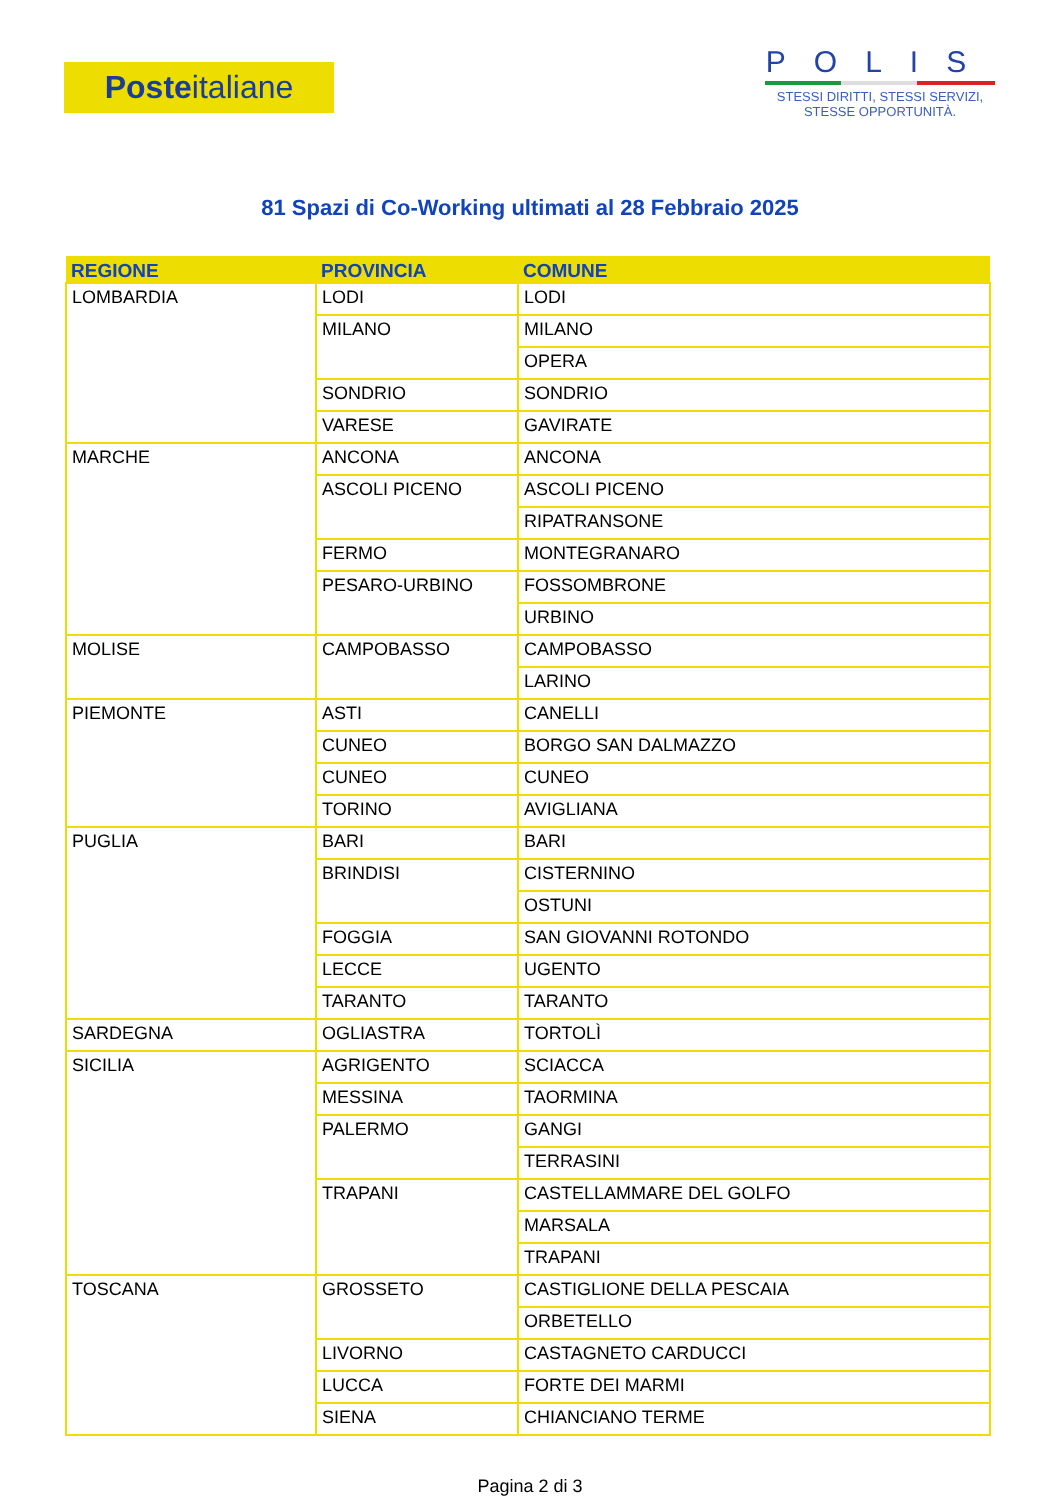Poste italiane
POLIS
STESSI DIRITTI, STESSI SERVIZI,
STESSE OPPORTUNITÀ.
81 Spazi di Co-Working ultimati al 28 Febbraio 2025
| REGIONE | PROVINCIA | COMUNE |
| --- | --- | --- |
| LOMBARDIA | LODI | LODI |
| | MILANO | MILANO |
| | | OPERA |
| | SONDRIO | SONDRIO |
| | VARESE | GAVIRATE |
| MARCHE | ANCONA | ANCONA |
| | ASCOLI PICENO | ASCOLI PICENO |
| | | RIPATRANSONE |
| | FERMO | MONTEGRANARO |
| | PESARO-URBINO | FOSSOMBRONE |
| | | URBINO |
| MOLISE | CAMPOBASSO | CAMPOBASSO |
| | | LARINO |
| PIEMONTE | ASTI | CANELLI |
| | CUNEO | BORGO SAN DALMAZZO |
| | CUNEO | CUNEO |
| | TORINO | AVIGLIANA |
| PUGLIA | BARI | BARI |
| | BRINDISI | CISTERNINO |
| | | OSTUNI |
| | FOGGIA | SAN GIOVANNI ROTONDO |
| | LECCE | UGENTO |
| | TARANTO | TARANTO |
| SARDEGNA | OGLIASTRA | TORTOLÌ |
| SICILIA | AGRIGENTO | SCIACCA |
| | MESSINA | TAORMINA |
| | PALERMO | GANGI |
| | | TERRASINI |
| | TRAPANI | CASTELLAMMARE DEL GOLFO |
| | | MARSALA |
| | | TRAPANI |
| TOSCANA | GROSSETO | CASTIGLIONE DELLA PESCAIA |
| | | ORBETELLO |
| | LIVORNO | CASTAGNETO CARDUCCI |
| | LUCCA | FORTE DEI MARMI |
| | SIENA | CHIANCIANO TERME |
Pagina 2 di 3